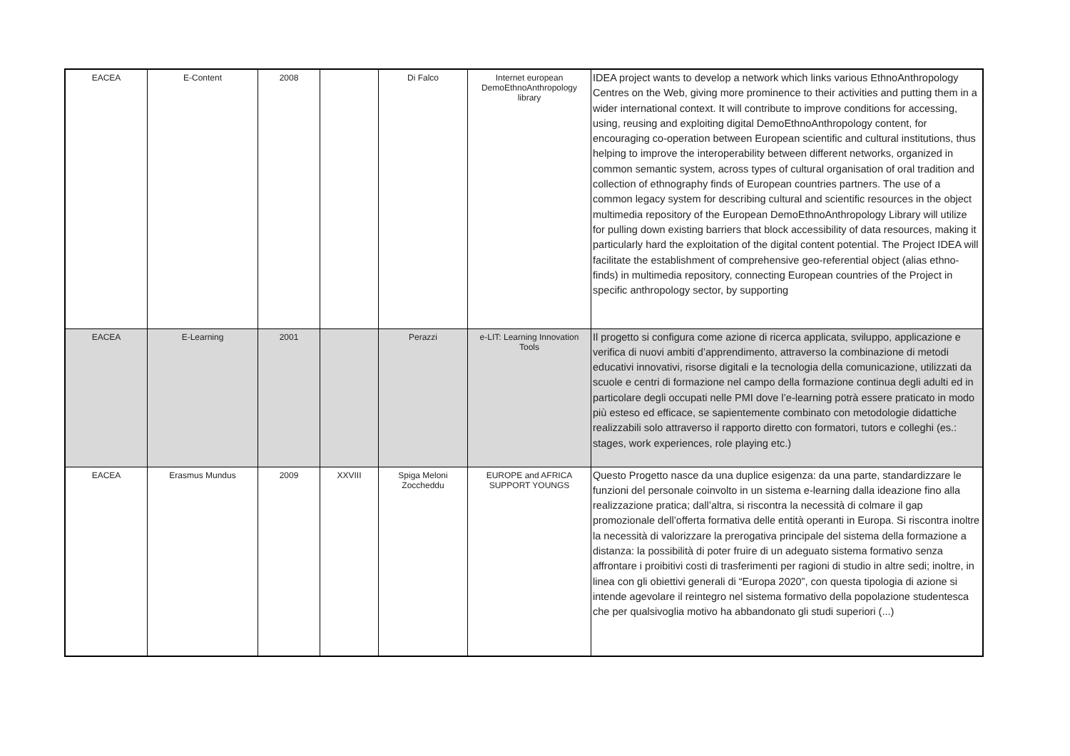| EACEA | E-Content | 2008 | | Di Falco | Internet european DemoEthnoAnthropology library | IDEA project wants to develop a network which links various EthnoAnthropology Centres on the Web, giving more prominence to their activities and putting them in a wider international context. It will contribute to improve conditions for accessing, using, reusing and exploiting digital DemoEthnoAnthropology content, for encouraging co-operation between European scientific and cultural institutions, thus helping to improve the interoperability between different networks, organized in common semantic system, across types of cultural organisation of oral tradition and collection of ethnography finds of European countries partners. The use of a common legacy system for describing cultural and scientific resources in the object multimedia repository of the European DemoEthnoAnthropology Library will utilize for pulling down existing barriers that block accessibility of data resources, making it particularly hard the exploitation of the digital content potential. The Project IDEA will facilitate the establishment of comprehensive geo-referential object (alias ethno-finds) in multimedia repository, connecting European countries of the Project in specific anthropology sector, by supporting |
| EACEA | E-Learning | 2001 | | Perazzi | e-LIT: Learning Innovation Tools | Il progetto si configura come azione di ricerca applicata, sviluppo, applicazione e verifica di nuovi ambiti d’apprendimento, attraverso la combinazione di metodi educativi innovativi, risorse digitali e la tecnologia della comunicazione, utilizzati da scuole e centri di formazione nel campo della formazione continua degli adulti ed in particolare degli occupati nelle PMI dove l’e-learning potrà essere praticato in modo più esteso ed efficace, se sapientemente combinato con metodologie didattiche realizzabili solo attraverso il rapporto diretto con formatori, tutors e colleghi (es.: stages, work experiences, role playing etc.) |
| EACEA | Erasmus Mundus | 2009 | XXVIII | Spiga Meloni Zoccheddu | EUROPE and AFRICA SUPPORT YOUNGS | Questo Progetto nasce da una duplice esigenza: da una parte, standardizzare le funzioni del personale coinvolto in un sistema e-learning dalla ideazione fino alla realizzazione pratica; dall’altra, si riscontra la necessità di colmare il gap promozionale dell’offerta formativa delle entità operanti in Europa. Si riscontra inoltre la necessità di valorizzare la prerogativa principale del sistema della formazione a distanza: la possibilità di poter fruire di un adeguato sistema formativo senza affrontare i proibitivi costi di trasferimenti per ragioni di studio in altre sedi; inoltre, in linea con gli obiettivi generali di “Europa 2020”, con questa tipologia di azione si intende agevolare il reintegro nel sistema formativo della popolazione studentesca che per qualsivoglia motivo ha abbandonato gli studi superiori (...) |